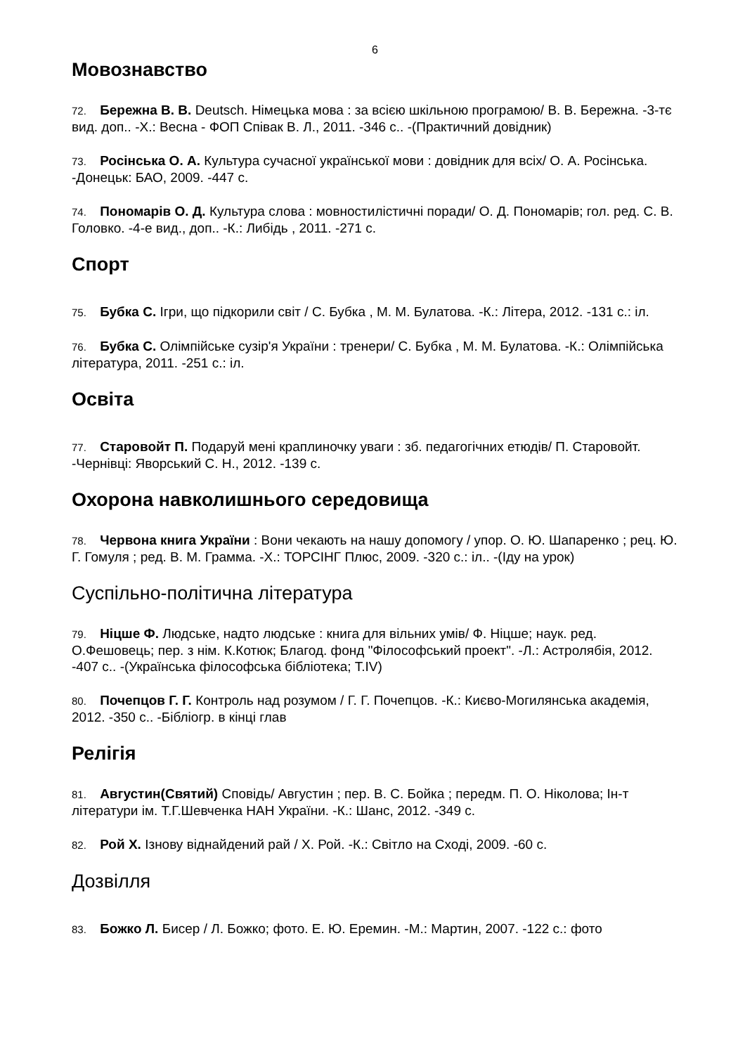6
Мовознавство
72. Бережна В. В. Deutsch. Німецька мова : за всією шкільною програмою/ В. В. Бережна. -3-тє вид. доп.. -Х.: Весна - ФОП Співак В. Л., 2011. -346 с.. -(Практичний довідник)
73. Росінська О. А. Культура сучасної української мови : довідник для всіх/ О. А. Росінська. -Донецьк: БАО, 2009. -447 с.
74. Пономарів О. Д. Культура слова : мовностилістичні поради/ О. Д. Пономарів; гол. ред. С. В. Головко. -4-е вид., доп.. -К.: Либідь , 2011. -271 с.
Спорт
75. Бубка С. Ігри, що підкорили світ / С. Бубка , М. М. Булатова. -К.: Літера, 2012. -131 с.: іл.
76. Бубка С. Олімпійське сузір'я України : тренери/ С. Бубка , М. М. Булатова. -К.: Олімпійська література, 2011. -251 с.: іл.
Освіта
77. Старовойт П. Подаруй мені краплиночку уваги : зб. педагогічних етюдів/ П. Старовойт. -Чернівці: Яворський С. Н., 2012. -139 с.
Охорона навколишнього середовища
78. Червона книга України : Вони чекають на нашу допомогу / упор. О. Ю. Шапаренко ; рец. Ю. Г. Гомуля ; ред. В. М. Грамма. -Х.: ТОРСІНГ Плюс, 2009. -320 с.: іл.. -(Іду на урок)
Суспільно-політична література
79. Ніцше Ф. Людське, надто людське : книга для вільних умів/ Ф. Ніцше; наук. ред. О.Фешовець; пер. з нім. К.Котюк; Благод. фонд "Філософський проект". -Л.: Астролябія, 2012. -407 с.. -(Українська філософська бібліотека; Т.IV)
80. Почепцов Г. Г. Контроль над розумом / Г. Г. Почепцов. -К.: Києво-Могилянська академія, 2012. -350 с.. -Бібліогр. в кінці глав
Релігія
81. Августин(Святий) Сповідь/ Августин ; пер. В. С. Бойка ; передм. П. О. Ніколова; Ін-т літератури ім. Т.Г.Шевченка НАН України. -К.: Шанс, 2012. -349 с.
82. Рой Х. Ізнову віднайдений рай / Х. Рой. -К.: Світло на Сході, 2009. -60 с.
Дозвілля
83. Божко Л. Бисер / Л. Божко; фото. Е. Ю. Еремин. -М.: Мартин, 2007. -122 с.: фото